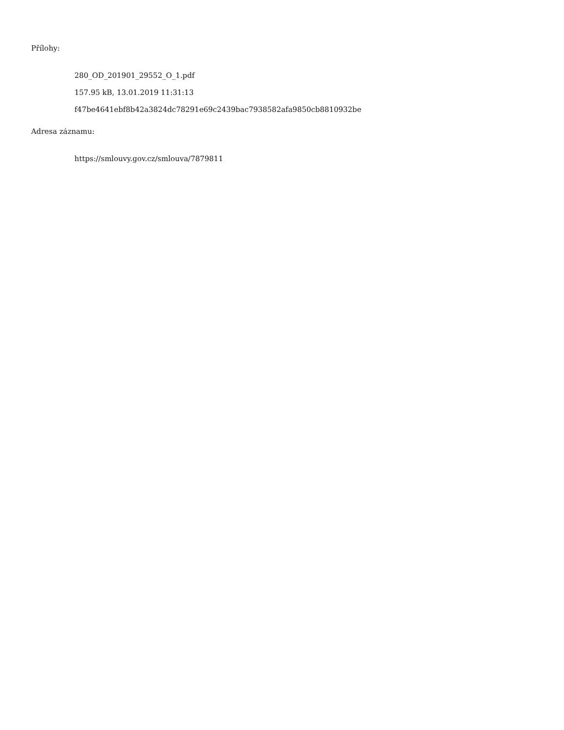Přílohy:
280_OD_201901_29552_O_1.pdf
157.95 kB, 13.01.2019 11:31:13
f47be4641ebf8b42a3824dc78291e69c2439bac7938582afa9850cb8810932be
Adresa záznamu:
https://smlouvy.gov.cz/smlouva/7879811